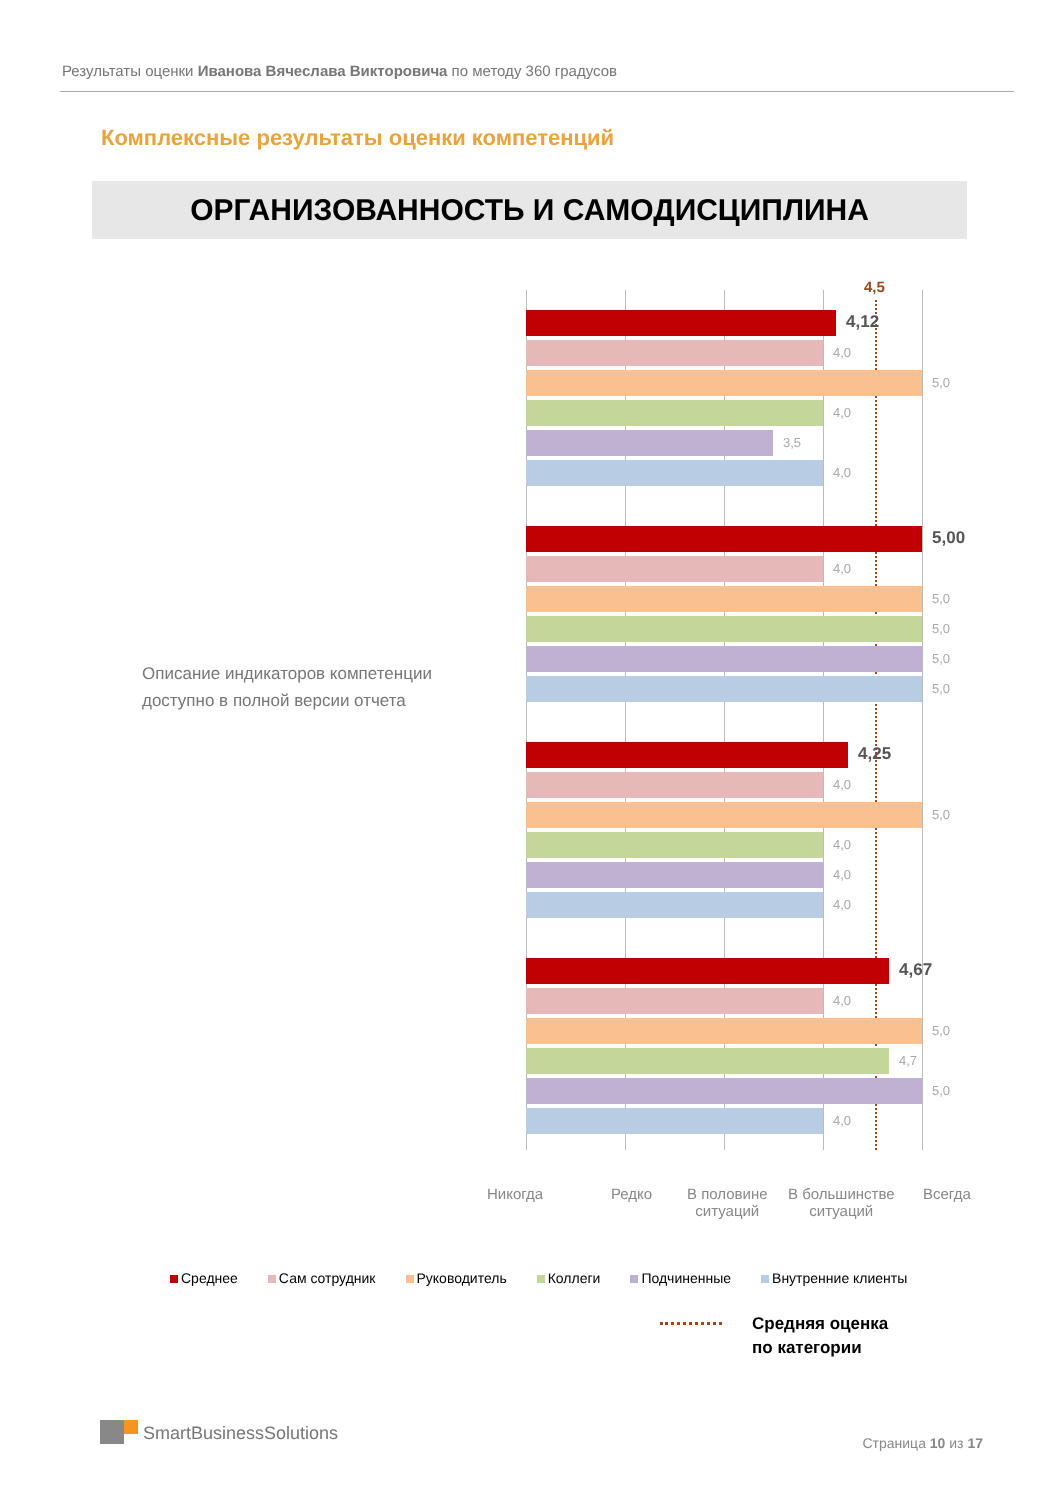Результаты оценки Иванова Вячеслава Викторовича по методу 360 градусов
Комплексные результаты оценки компетенций
ОРГАНИЗОВАННОСТЬ И САМОДИСЦИПЛИНА
Описание индикаторов компетенции
доступно в полной версии отчета
4,5
4,12
4,0
5,0
4,0
3,5
4,0
5,00
4,0
5,0
5,0
5,0
5,0
4,25
4,0
5,0
4,0
4,0
4,0
4,67
4,0
5,0
4,7
5,0
4,0
Никогда Редко
В половине
ситуаций
В большинстве
ситуаций
Всегда
Среднее Сам сотрудник Руководитель Коллеги Подчиненные Внутренние клиенты
Средняя оценка
по категории
SmartBusinessSolutions
Страница 10 из 17